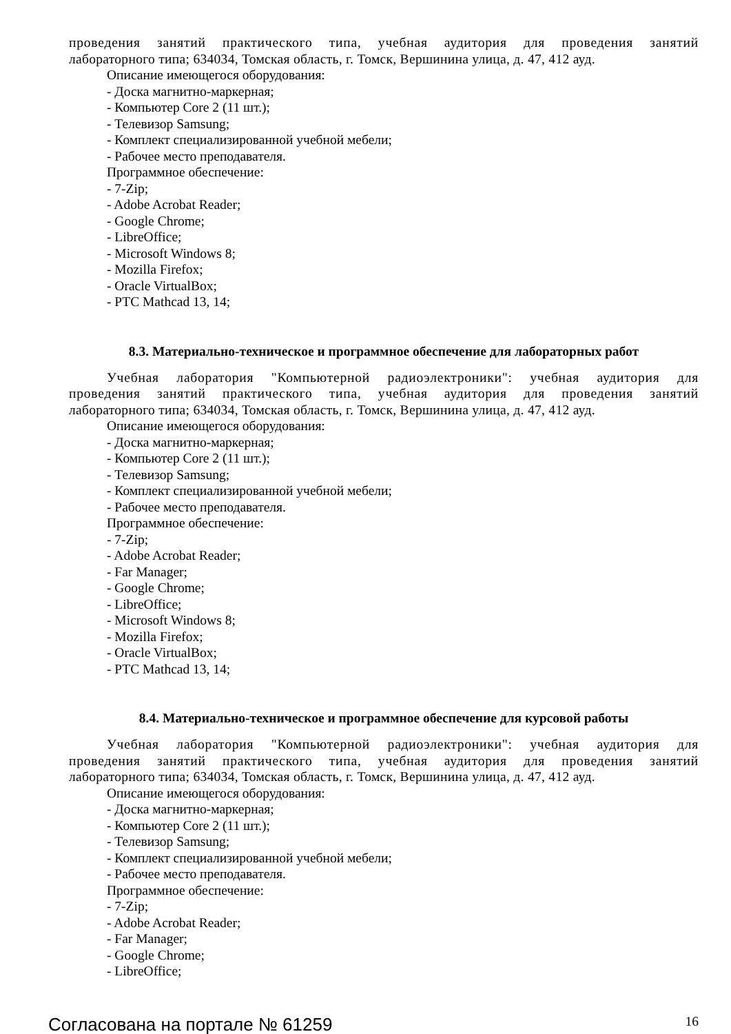проведения занятий практического типа, учебная аудитория для проведения занятий
лабораторного типа; 634034, Томская область, г. Томск, Вершинина улица, д. 47, 412 ауд.
Описание имеющегося оборудования:
- Доска магнитно-маркерная;
- Компьютер Core 2 (11 шт.);
- Телевизор Samsung;
- Комплект специализированной учебной мебели;
- Рабочее место преподавателя.
Программное обеспечение:
- 7-Zip;
- Adobe Acrobat Reader;
- Google Chrome;
- LibreOffice;
- Microsoft Windows 8;
- Mozilla Firefox;
- Oracle VirtualBox;
- PTC Mathcad 13, 14;
8.3. Материально-техническое и программное обеспечение для лабораторных работ
Учебная лаборатория "Компьютерной радиоэлектроники": учебная аудитория для
проведения занятий практического типа, учебная аудитория для проведения занятий
лабораторного типа; 634034, Томская область, г. Томск, Вершинина улица, д. 47, 412 ауд.
Описание имеющегося оборудования:
- Доска магнитно-маркерная;
- Компьютер Core 2 (11 шт.);
- Телевизор Samsung;
- Комплект специализированной учебной мебели;
- Рабочее место преподавателя.
Программное обеспечение:
- 7-Zip;
- Adobe Acrobat Reader;
- Far Manager;
- Google Chrome;
- LibreOffice;
- Microsoft Windows 8;
- Mozilla Firefox;
- Oracle VirtualBox;
- PTC Mathcad 13, 14;
8.4. Материально-техническое и программное обеспечение для курсовой работы
Учебная лаборатория "Компьютерной радиоэлектроники": учебная аудитория для
проведения занятий практического типа, учебная аудитория для проведения занятий
лабораторного типа; 634034, Томская область, г. Томск, Вершинина улица, д. 47, 412 ауд.
Описание имеющегося оборудования:
- Доска магнитно-маркерная;
- Компьютер Core 2 (11 шт.);
- Телевизор Samsung;
- Комплект специализированной учебной мебели;
- Рабочее место преподавателя.
Программное обеспечение:
- 7-Zip;
- Adobe Acrobat Reader;
- Far Manager;
- Google Chrome;
- LibreOffice;
Согласована на портале № 61259 16